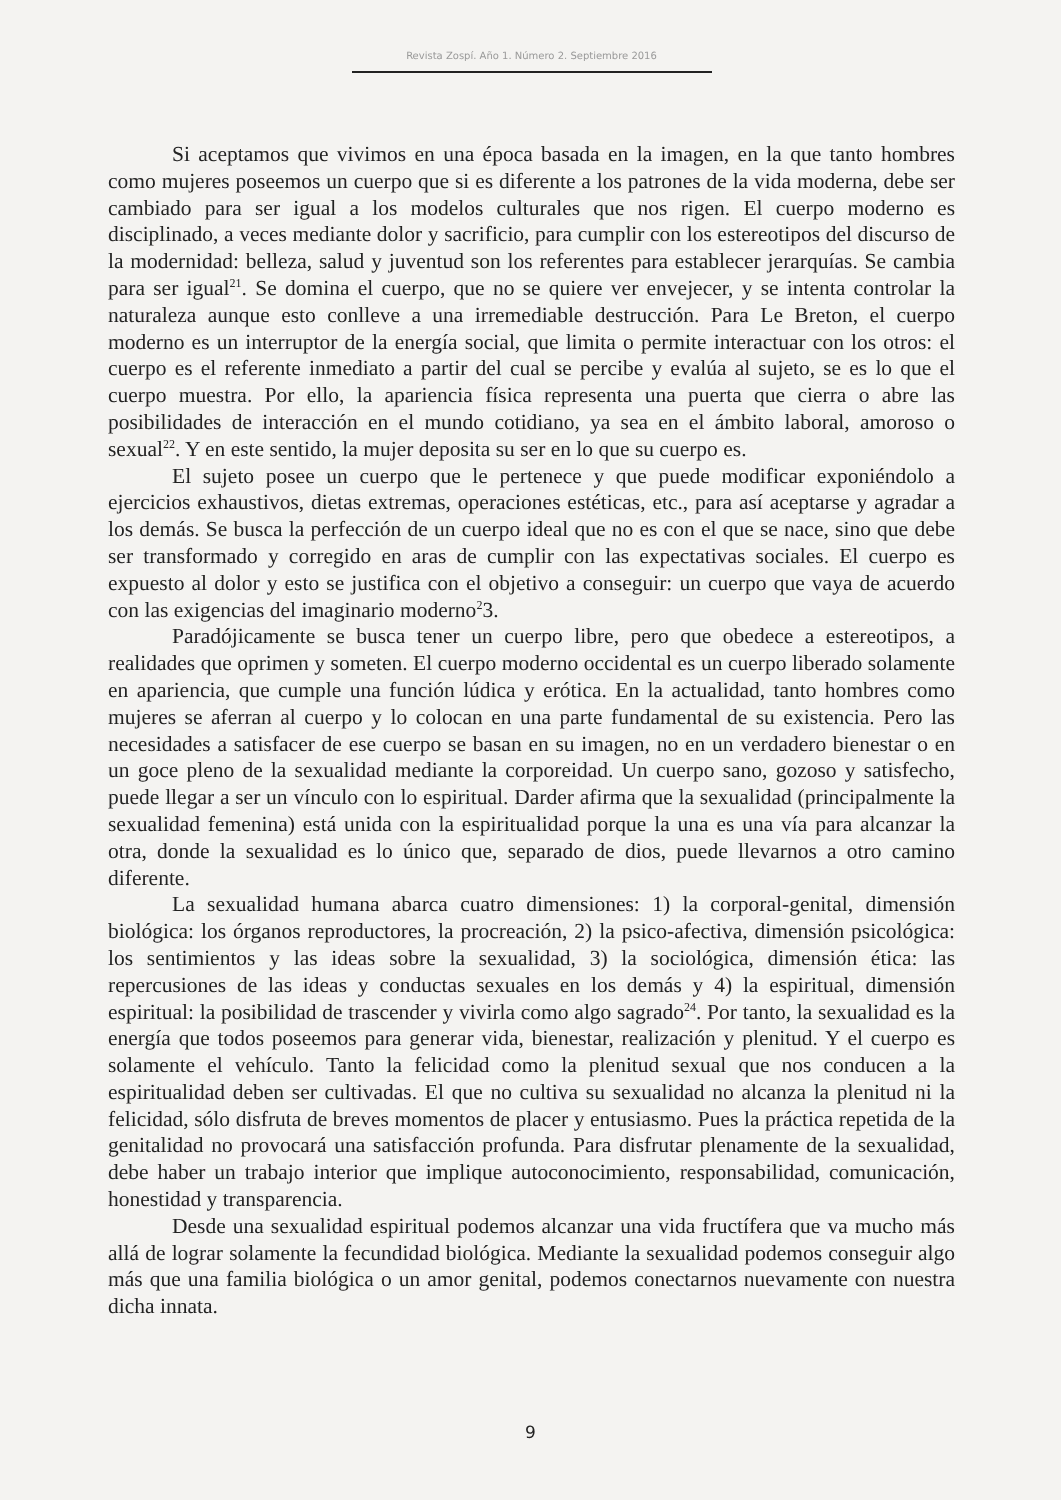Revista Zospí. Año 1. Número 2. Septiembre 2016
Si aceptamos que vivimos en una época basada en la imagen, en la que tanto hombres como mujeres poseemos un cuerpo que si es diferente a los patrones de la vida moderna, debe ser cambiado para ser igual a los modelos culturales que nos rigen. El cuerpo moderno es disciplinado, a veces mediante dolor y sacrificio, para cumplir con los estereotipos del discurso de la modernidad: belleza, salud y juventud son los referentes para establecer jerarquías. Se cambia para ser igual<sup>21</sup>. Se domina el cuerpo, que no se quiere ver envejecer, y se intenta controlar la naturaleza aunque esto conlleve a una irremediable destrucción. Para Le Breton, el cuerpo moderno es un interruptor de la energía social, que limita o permite interactuar con los otros: el cuerpo es el referente inmediato a partir del cual se percibe y evalúa al sujeto, se es lo que el cuerpo muestra. Por ello, la apariencia física representa una puerta que cierra o abre las posibilidades de interacción en el mundo cotidiano, ya sea en el ámbito laboral, amoroso o sexual<sup>22</sup>. Y en este sentido, la mujer deposita su ser en lo que su cuerpo es.
El sujeto posee un cuerpo que le pertenece y que puede modificar exponiéndolo a ejercicios exhaustivos, dietas extremas, operaciones estéticas, etc., para así aceptarse y agradar a los demás. Se busca la perfección de un cuerpo ideal que no es con el que se nace, sino que debe ser transformado y corregido en aras de cumplir con las expectativas sociales. El cuerpo es expuesto al dolor y esto se justifica con el objetivo a conseguir: un cuerpo que vaya de acuerdo con las exigencias del imaginario moderno<sup>2</sup>3.
Paradójicamente se busca tener un cuerpo libre, pero que obedece a estereotipos, a realidades que oprimen y someten. El cuerpo moderno occidental es un cuerpo liberado solamente en apariencia, que cumple una función lúdica y erótica. En la actualidad, tanto hombres como mujeres se aferran al cuerpo y lo colocan en una parte fundamental de su existencia. Pero las necesidades a satisfacer de ese cuerpo se basan en su imagen, no en un verdadero bienestar o en un goce pleno de la sexualidad mediante la corporeidad. Un cuerpo sano, gozoso y satisfecho, puede llegar a ser un vínculo con lo espiritual. Darder afirma que la sexualidad (principalmente la sexualidad femenina) está unida con la espiritualidad porque la una es una vía para alcanzar la otra, donde la sexualidad es lo único que, separado de dios, puede llevarnos a otro camino diferente.
La sexualidad humana abarca cuatro dimensiones: 1) la corporal-genital, dimensión biológica: los órganos reproductores, la procreación, 2) la psico-afectiva, dimensión psicológica: los sentimientos y las ideas sobre la sexualidad, 3) la sociológica, dimensión ética: las repercusiones de las ideas y conductas sexuales en los demás y 4) la espiritual, dimensión espiritual: la posibilidad de trascender y vivirla como algo sagrado<sup>24</sup>. Por tanto, la sexualidad es la energía que todos poseemos para generar vida, bienestar, realización y plenitud. Y el cuerpo es solamente el vehículo. Tanto la felicidad como la plenitud sexual que nos conducen a la espiritualidad deben ser cultivadas. El que no cultiva su sexualidad no alcanza la plenitud ni la felicidad, sólo disfruta de breves momentos de placer y entusiasmo. Pues la práctica repetida de la genitalidad no provocará una satisfacción profunda. Para disfrutar plenamente de la sexualidad, debe haber un trabajo interior que implique autoconocimiento, responsabilidad, comunicación, honestidad y transparencia.
Desde una sexualidad espiritual podemos alcanzar una vida fructífera que va mucho más allá de lograr solamente la fecundidad biológica. Mediante la sexualidad podemos conseguir algo más que una familia biológica o un amor genital, podemos conectarnos nuevamente con nuestra dicha innata.
9